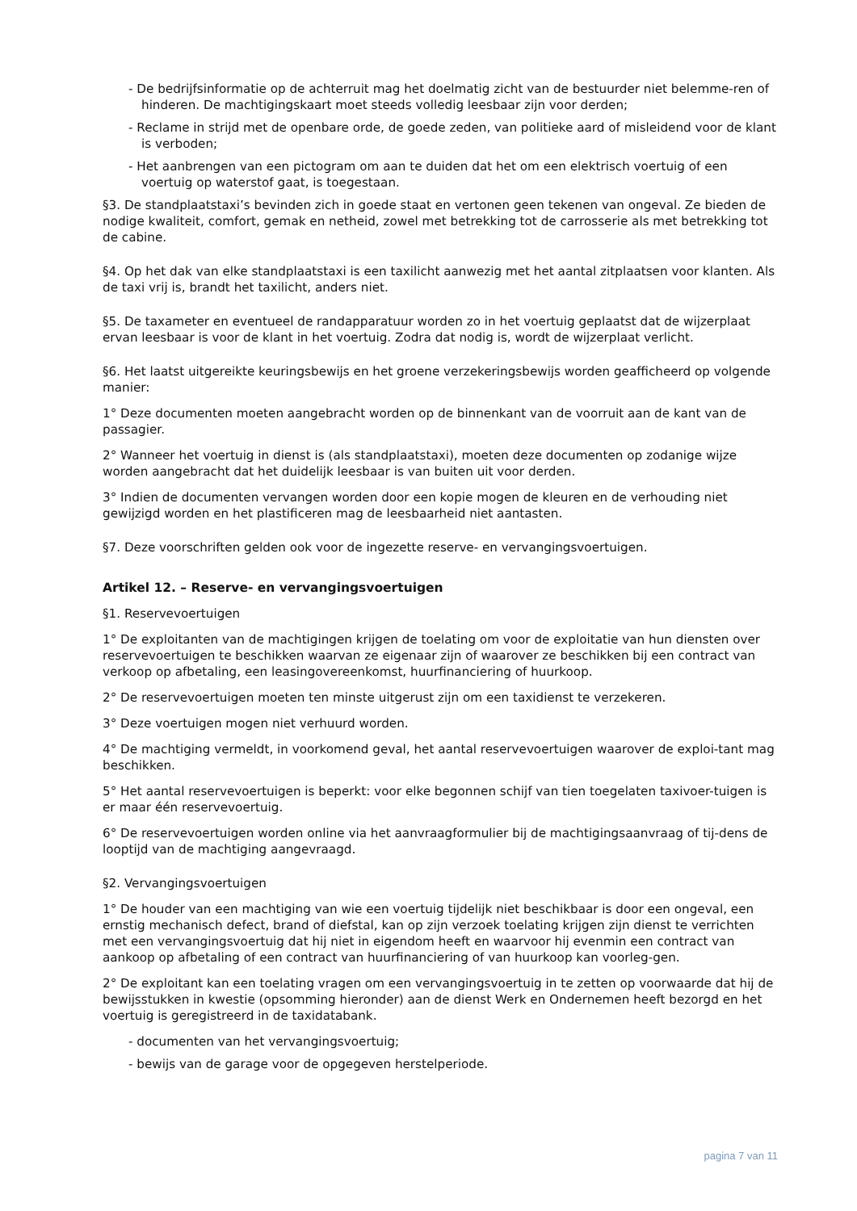- De bedrijfsinformatie op de achterruit mag het doelmatig zicht van de bestuurder niet belemme-ren of hinderen. De machtigingskaart moet steeds volledig leesbaar zijn voor derden;
- Reclame in strijd met de openbare orde, de goede zeden, van politieke aard of misleidend voor de klant is verboden;
- Het aanbrengen van een pictogram om aan te duiden dat het om een elektrisch voertuig of een voertuig op waterstof gaat, is toegestaan.
§3. De standplaatstaxi’s bevinden zich in goede staat en vertonen geen tekenen van ongeval. Ze bieden de nodige kwaliteit, comfort, gemak en netheid, zowel met betrekking tot de carrosserie als met betrekking tot de cabine.
§4. Op het dak van elke standplaatstaxi is een taxilicht aanwezig met het aantal zitplaatsen voor klanten. Als de taxi vrij is, brandt het taxilicht, anders niet.
§5. De taxameter en eventueel de randapparatuur worden zo in het voertuig geplaatst dat de wijzerplaat ervan leesbaar is voor de klant in het voertuig. Zodra dat nodig is, wordt de wijzerplaat verlicht.
§6. Het laatst uitgereikte keuringsbewijs en het groene verzekeringsbewijs worden geafficheerd op volgende manier:
1° Deze documenten moeten aangebracht worden op de binnenkant van de voorruit aan de kant van de passagier.
2° Wanneer het voertuig in dienst is (als standplaatstaxi), moeten deze documenten op zodanige wijze worden aangebracht dat het duidelijk leesbaar is van buiten uit voor derden.
3° Indien de documenten vervangen worden door een kopie mogen de kleuren en de verhouding niet gewijzigd worden en het plastificeren mag de leesbaarheid niet aantasten.
§7. Deze voorschriften gelden ook voor de ingezette reserve- en vervangingsvoertuigen.
Artikel 12. – Reserve- en vervangingsvoertuigen
§1. Reservevoertuigen
1° De exploitanten van de machtigingen krijgen de toelating om voor de exploitatie van hun diensten over reservevoertuigen te beschikken waarvan ze eigenaar zijn of waarover ze beschikken bij een contract van verkoop op afbetaling, een leasingovereenkomst, huurfinanciering of huurkoop.
2° De reservevoertuigen moeten ten minste uitgerust zijn om een taxidienst te verzekeren.
3° Deze voertuigen mogen niet verhuurd worden.
4° De machtiging vermeldt, in voorkomend geval, het aantal reservevoertuigen waarover de exploi-tant mag beschikken.
5° Het aantal reservevoertuigen is beperkt: voor elke begonnen schijf van tien toegelaten taxivoer-tuigen is er maar één reservevoertuig.
6° De reservevoertuigen worden online via het aanvraagformulier bij de machtigingsaanvraag of tij-dens de looptijd van de machtiging aangevraagd.
§2. Vervangingsvoertuigen
1° De houder van een machtiging van wie een voertuig tijdelijk niet beschikbaar is door een ongeval, een ernstig mechanisch defect, brand of diefstal, kan op zijn verzoek toelating krijgen zijn dienst te verrichten met een vervangingsvoertuig dat hij niet in eigendom heeft en waarvoor hij evenmin een contract van aankoop op afbetaling of een contract van huurfinanciering of van huurkoop kan voorleg-gen.
2° De exploitant kan een toelating vragen om een vervangingsvoertuig in te zetten op voorwaarde dat hij de bewijsstukken in kwestie (opsomming hieronder) aan de dienst Werk en Ondernemen heeft bezorgd en het voertuig is geregistreerd in de taxidatabank.
- documenten van het vervangingsvoertuig;
- bewijs van de garage voor de opgegeven herstelperiode.
pagina 7 van 11